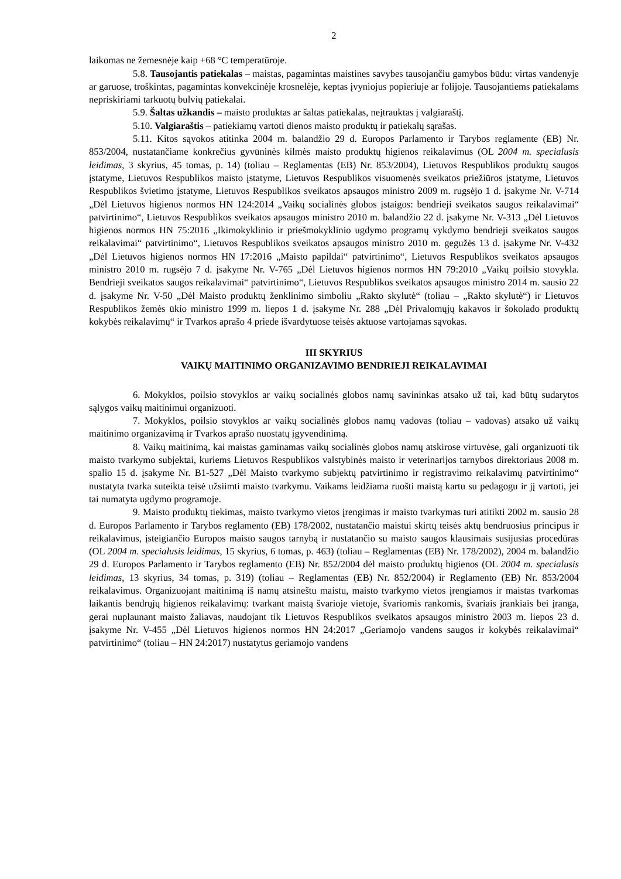2
laikomas ne žemesnėje kaip +68 °C temperatūroje.
5.8. Tausojantis patiekalas – maistas, pagamintas maistines savybes tausojančiu gamybos būdu: virtas vandenyje ar garuose, troškintas, pagamintas konvekcinėje krosnelėje, keptas įvyniojus popieriuje ar folijoje. Tausojantiems patiekalams nepriskiriami tarkuotų bulvių patiekalai.
5.9. Šaltas užkandis – maisto produktas ar šaltas patiekalas, neįtrauktas į valgiaraštį.
5.10. Valgiaraštis – patiekiamų vartoti dienos maisto produktų ir patiekalų sąrašas.
5.11. Kitos sąvokos atitinka 2004 m. balandžio 29 d. Europos Parlamento ir Tarybos reglamente (EB) Nr. 853/2004, nustatančiame konkrečius gyvūninės kilmės maisto produktų higienos reikalavimus (OL 2004 m. specialusis leidimas, 3 skyrius, 45 tomas, p. 14) (toliau – Reglamentas (EB) Nr. 853/2004), Lietuvos Respublikos produktų saugos įstatyme, Lietuvos Respublikos maisto įstatyme, Lietuvos Respublikos visuomenės sveikatos priežiūros įstatyme, Lietuvos Respublikos švietimo įstatyme, Lietuvos Respublikos sveikatos apsaugos ministro 2009 m. rugsėjo 1 d. įsakyme Nr. V-714 „Dėl Lietuvos higienos normos HN 124:2014 „Vaikų socialinės globos įstaigos: bendrieji sveikatos saugos reikalavimai“ patvirtinimo“, Lietuvos Respublikos sveikatos apsaugos ministro 2010 m. balandžio 22 d. įsakyme Nr. V-313 „Dėl Lietuvos higienos normos HN 75:2016 „Ikimokyklinio ir priešmokyklinio ugdymo programų vykdymo bendrieji sveikatos saugos reikalavimai“ patvirtinimo“, Lietuvos Respublikos sveikatos apsaugos ministro 2010 m. gegužės 13 d. įsakyme Nr. V-432 „Dėl Lietuvos higienos normos HN 17:2016 „Maisto papildai“ patvirtinimo“, Lietuvos Respublikos sveikatos apsaugos ministro 2010 m. rugsėjo 7 d. įsakyme Nr. V-765 „Dėl Lietuvos higienos normos HN 79:2010 „Vaikų poilsio stovykla. Bendrieji sveikatos saugos reikalavimai“ patvirtinimo“, Lietuvos Respublikos sveikatos apsaugos ministro 2014 m. sausio 22 d. įsakyme Nr. V-50 „Dėl Maisto produktų ženklinimo simboliu „Rakto skylutė“ (toliau – „Rakto skylutė“) ir Lietuvos Respublikos žemės ūkio ministro 1999 m. liepos 1 d. įsakyme Nr. 288 „Dėl Privalomųjų kakavos ir šokolado produktų kokybės reikalavimų“ ir Tvarkos aprašo 4 priede išvardytuose teisės aktuose vartojamas sąvokas.
III SKYRIUS
VAIKŲ MAITINIMO ORGANIZAVIMO BENDRIEJI REIKALAVIMAI
6. Mokyklos, poilsio stovyklos ar vaikų socialinės globos namų savininkas atsako už tai, kad būtų sudarytos sąlygos vaikų maitinimui organizuoti.
7. Mokyklos, poilsio stovyklos ar vaikų socialinės globos namų vadovas (toliau – vadovas) atsako už vaikų maitinimo organizavimą ir Tvarkos aprašo nuostatų įgyvendinimą.
8. Vaikų maitinimą, kai maistas gaminamas vaikų socialinės globos namų atskirose virtuvėse, gali organizuoti tik maisto tvarkymo subjektai, kuriems Lietuvos Respublikos valstybinės maisto ir veterinarijos tarnybos direktoriaus 2008 m. spalio 15 d. įsakyme Nr. B1-527 „Dėl Maisto tvarkymo subjektų patvirtinimo ir registravimo reikalavimų patvirtinimo“ nustatyta tvarka suteikta teisė užsiimti maisto tvarkymu. Vaikams leidžiama ruošti maistą kartu su pedagogu ir jį vartoti, jei tai numatyta ugdymo programoje.
9. Maisto produktų tiekimas, maisto tvarkymo vietos įrengimas ir maisto tvarkymas turi atitikti 2002 m. sausio 28 d. Europos Parlamento ir Tarybos reglamento (EB) 178/2002, nustatančio maistui skirtų teisės aktų bendruosius principus ir reikalavimus, įsteigiančio Europos maisto saugos tarnybą ir nustatančio su maisto saugos klausimais susijusias procedūras (OL 2004 m. specialusis leidimas, 15 skyrius, 6 tomas, p. 463) (toliau – Reglamentas (EB) Nr. 178/2002), 2004 m. balandžio 29 d. Europos Parlamento ir Tarybos reglamento (EB) Nr. 852/2004 dėl maisto produktų higienos (OL 2004 m. specialusis leidimas, 13 skyrius, 34 tomas, p. 319) (toliau – Reglamentas (EB) Nr. 852/2004) ir Reglamento (EB) Nr. 853/2004 reikalavimus. Organizuojant maitinimą iš namų atsineštu maistu, maisto tvarkymo vietos įrengiamos ir maistas tvarkomas laikantis bendrųjų higienos reikalavimų: tvarkant maistą švarioje vietoje, švariomis rankomis, švariais įrankiais bei įranga, gerai nuplaunant maisto žaliavas, naudojant tik Lietuvos Respublikos sveikatos apsaugos ministro 2003 m. liepos 23 d. įsakyme Nr. V-455 „Dėl Lietuvos higienos normos HN 24:2017 „Geriamojo vandens saugos ir kokybės reikalavimai“ patvirtinimo“ (toliau – HN 24:2017) nustatytus geriamojo vandens